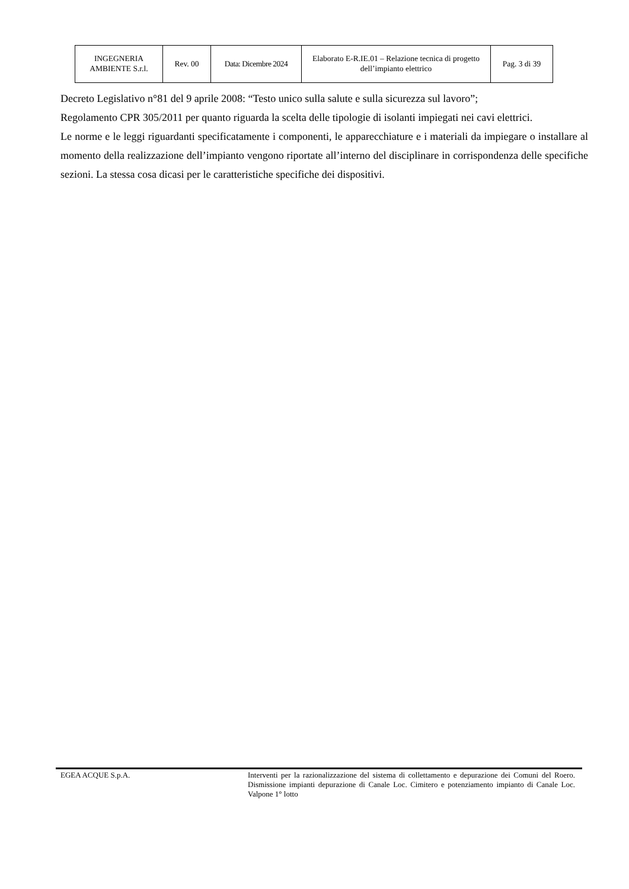| INGEGNERIA AMBIENTE S.r.l. | Rev. 00 | Data: Dicembre 2024 | Elaborato E-R.IE.01 – Relazione tecnica di progetto dell’impianto elettrico | Pag. 3 di 39 |
Decreto Legislativo n°81 del 9 aprile 2008: “Testo unico sulla salute e sulla sicurezza sul lavoro”;
Regolamento CPR 305/2011 per quanto riguarda la scelta delle tipologie di isolanti impiegati nei cavi elettrici.
Le norme e le leggi riguardanti specificatamente i componenti, le apparecchiature e i materiali da impiegare o installare al momento della realizzazione dell’impianto vengono riportate all’interno del disciplinare in corrispondenza delle specifiche sezioni. La stessa cosa dicasi per le caratteristiche specifiche dei dispositivi.
EGEA ACQUE S.p.A. Interventi per la razionalizzazione del sistema di collettamento e depurazione dei Comuni del Roero. Dismissione impianti depurazione di Canale Loc. Cimitero e potenziamento impianto di Canale Loc. Valpone 1° lotto